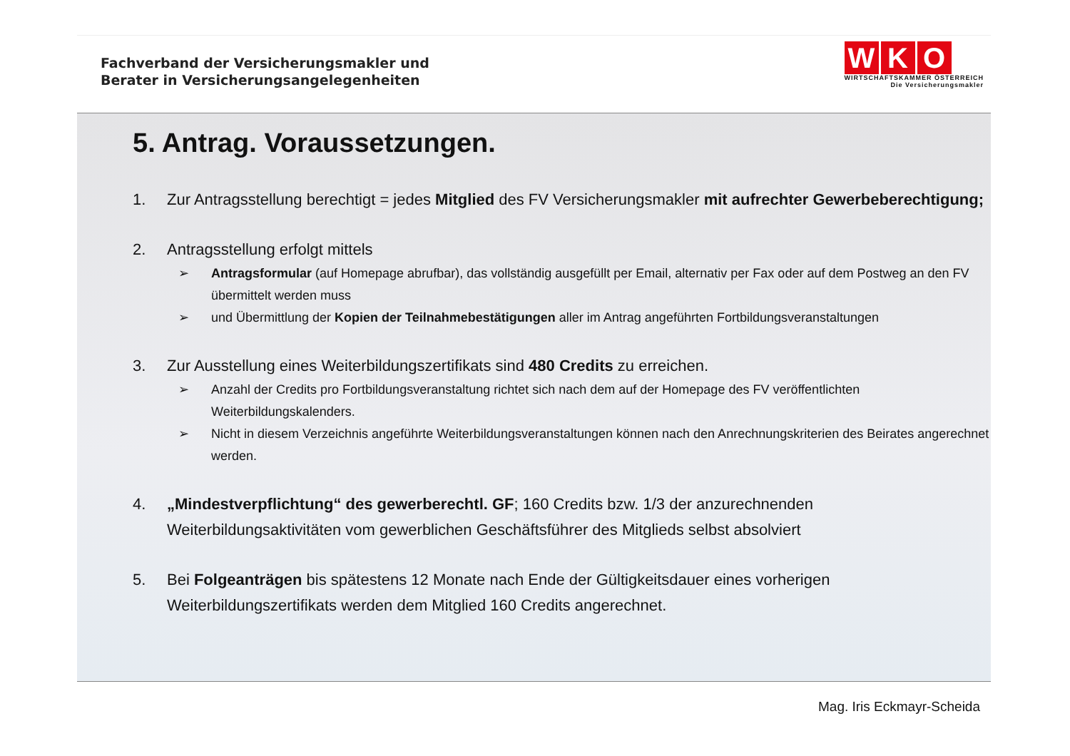Fachverband der Versicherungsmakler und
Berater in Versicherungsangelegenheiten
W K O
WIRTSCHAFTSKAMMER ÖSTERREICH
Die Versicherungsmakler
5. Antrag. Voraussetzungen.
1. Zur Antragsstellung berechtigt = jedes Mitglied des FV Versicherungsmakler mit aufrechter Gewerbeberechtigung;
2. Antragsstellung erfolgt mittels
➢ Antragsformular (auf Homepage abrufbar), das vollständig ausgefüllt per Email, alternativ per Fax oder auf dem Postweg an den FV übermittelt werden muss
➢ und Übermittlung der Kopien der Teilnahmebestätigungen aller im Antrag angeführten Fortbildungsveranstaltungen
3. Zur Ausstellung eines Weiterbildungszertifikats sind 480 Credits zu erreichen.
➢ Anzahl der Credits pro Fortbildungsveranstaltung richtet sich nach dem auf der Homepage des FV veröffentlichten Weiterbildungskalenders.
➢ Nicht in diesem Verzeichnis angeführte Weiterbildungsveranstaltungen können nach den Anrechnungskriterien des Beirates angerechnet werden.
4. „Mindestverpflichtung“ des gewerberechtl. GF; 160 Credits bzw. 1/3 der anzurechnenden Weiterbildungsaktivitäten vom gewerblichen Geschäftsführer des Mitglieds selbst absolviert
5. Bei Folgeanträgen bis spätestens 12 Monate nach Ende der Gültigkeitsdauer eines vorherigen Weiterbildungszertifikats werden dem Mitglied 160 Credits angerechnet.
Mag. Iris Eckmayr-Scheida